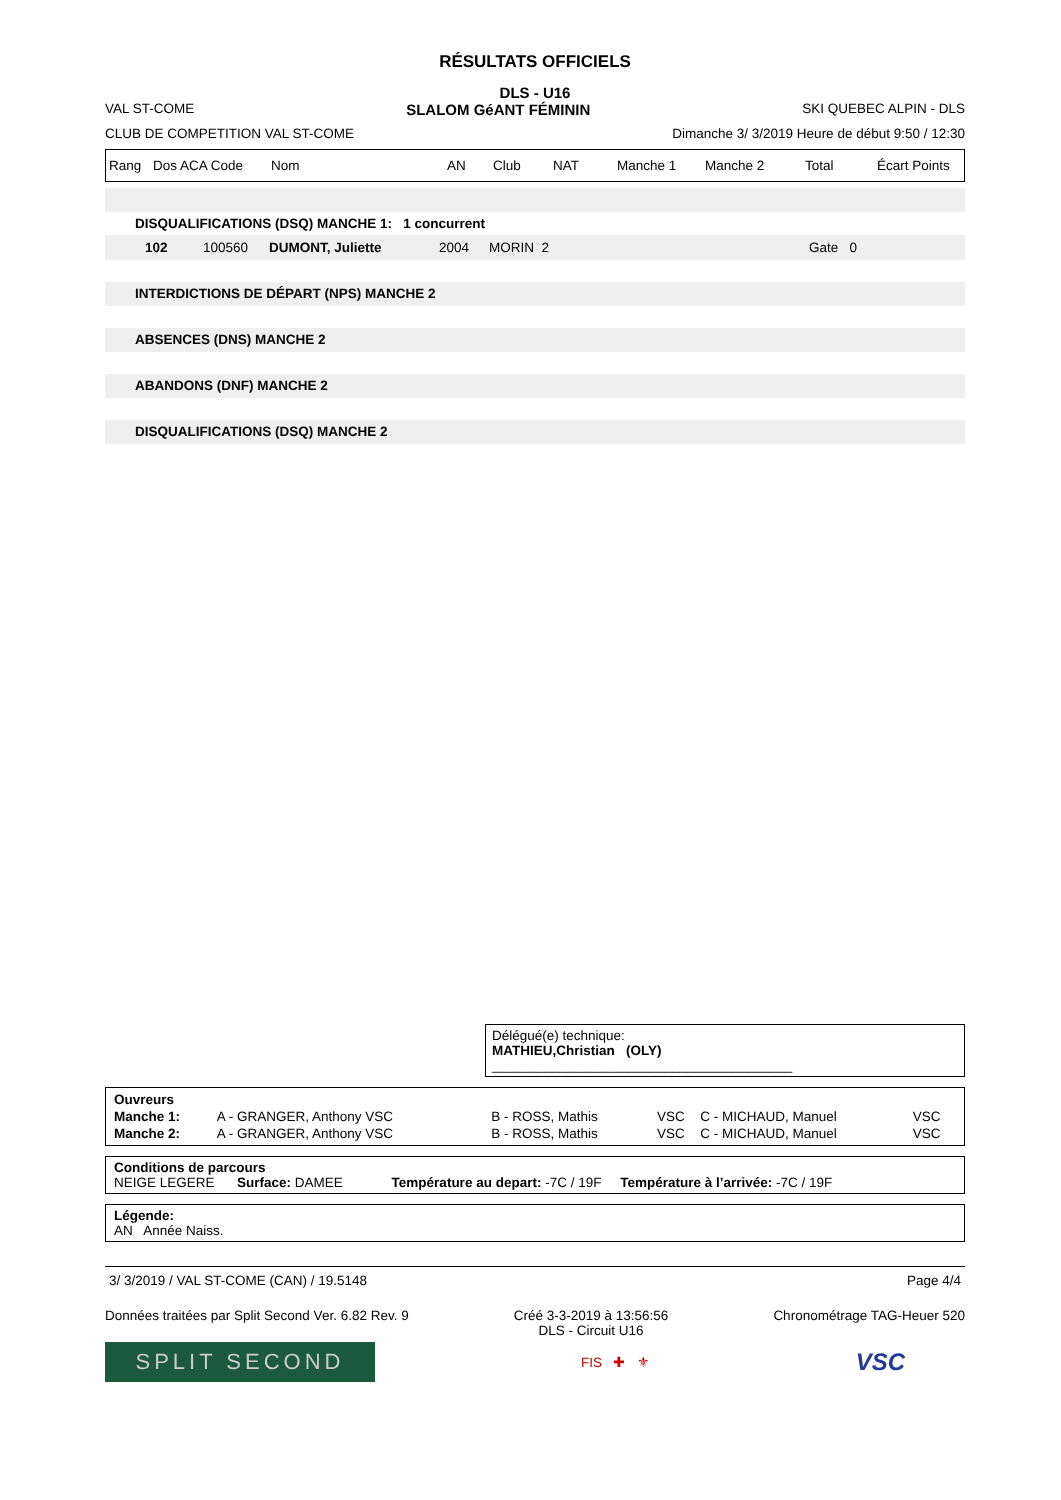RÉSULTATS OFFICIELS
DLS - U16
VAL ST-COME SLALOM GéANT FÉMININ SKI QUEBEC ALPIN - DLS
CLUB DE COMPETITION VAL ST-COME Dimanche 3/ 3/2019 Heure de début 9:50 / 12:30
Rang Dos ACA Code Nom AN Club NAT Manche 1 Manche 2 Total Écart Points
DISQUALIFICATIONS (DSQ) MANCHE 1: 1 concurrent
102 100560 DUMONT, Juliette 2004 MORIN 2 Gate 0
INTERDICTIONS DE DÉPART (NPS) MANCHE 2
ABSENCES (DNS) MANCHE 2
ABANDONS (DNF) MANCHE 2
DISQUALIFICATIONS (DSQ) MANCHE 2
Délégué(e) technique:
MATHIEU,Christian (OLY) ________________________________________
| Ouvreurs | | | | | |
| Manche 1: | A - GRANGER, Anthony VSC | B - ROSS, Mathis | VSC | C - MICHAUD, Manuel | VSC |
| Manche 2: | A - GRANGER, Anthony VSC | B - ROSS, Mathis | VSC | C - MICHAUD, Manuel | VSC |
Conditions de parcours
NEIGE LEGERE Surface: DAMEE Température au depart: -7C / 19F Température à l’arrivée: -7C / 19F
Légende:
AN Année Naiss.
3/ 3/2019 / VAL ST-COME (CAN) / 19.5148 Page 4/4
Données traitées par Split Second Ver. 6.82 Rev. 9 Créé 3-3-2019 à 13:56:56
DLS - Circuit U16 Chronométrage TAG-Heuer 520
SPLIT SECOND FIS ✚ ⚜ VSC